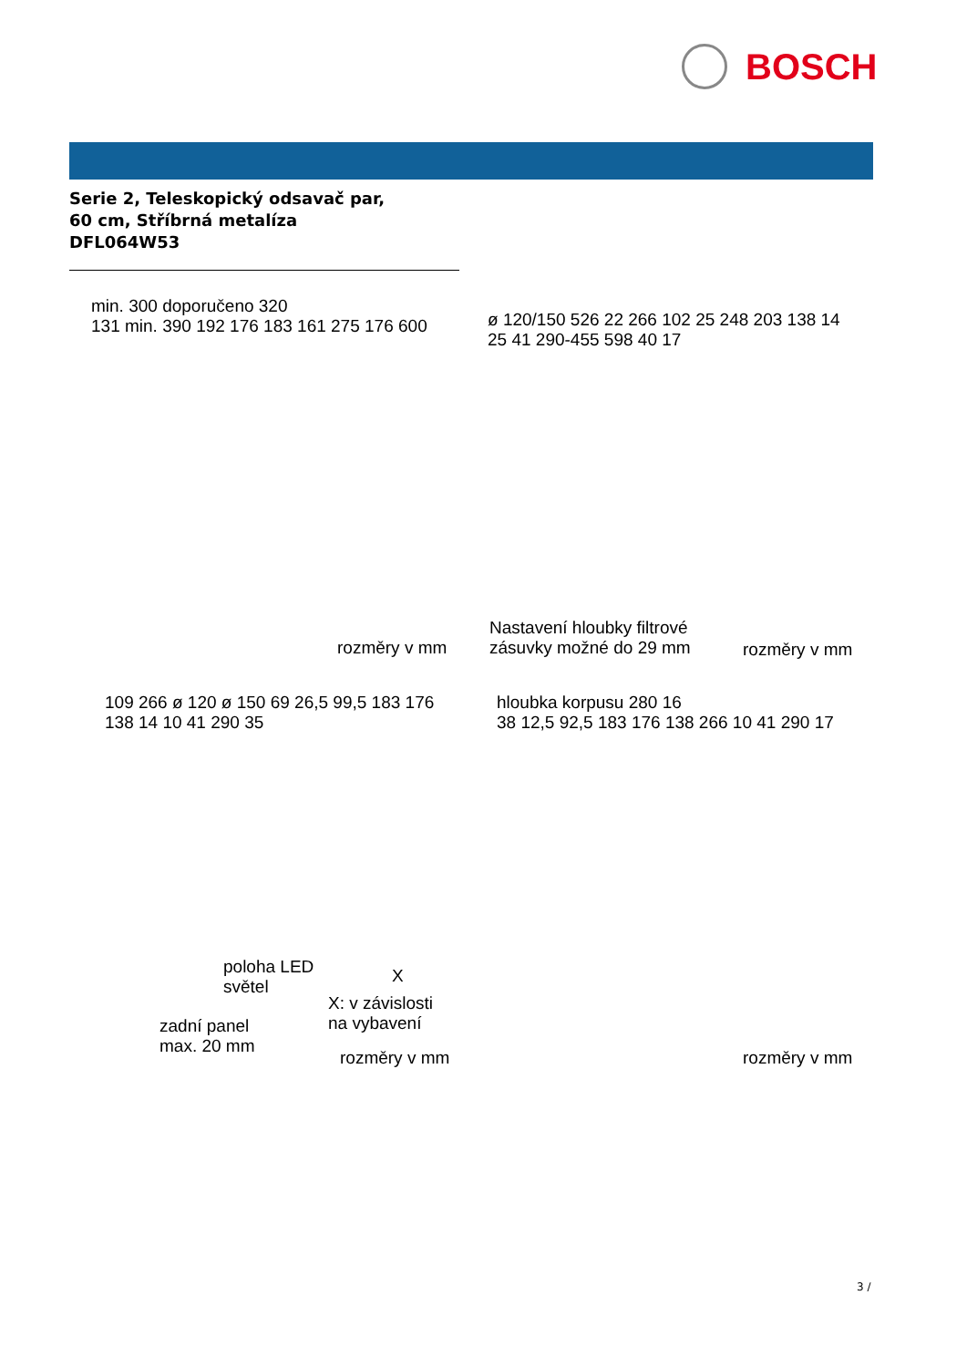BOSCH
Serie 2, Teleskopický odsavač par,
60 cm, Stříbrná metalíza
DFL064W53
min. 300 doporučeno 320
131 min. 390 192 176 183 161 275 176 600
rozměry v mm
ø 120/150 526 22 266 102 25 248 203 138 14 25 41 290-455 598 40 17
Nastavení hloubky filtrové
zásuvky možné do 29 mm
rozměry v mm
109 266 ø 120 ø 150 69 26,5 99,5 183 176 138 14 10 41 290 35
poloha LED
světel
X
X: v závislosti
na vybavení
zadní panel
max. 20 mm
rozměry v mm
hloubka korpusu 280 16
38 12,5 92,5 183 176 138 266 10 41 290 17
rozměry v mm
3 /